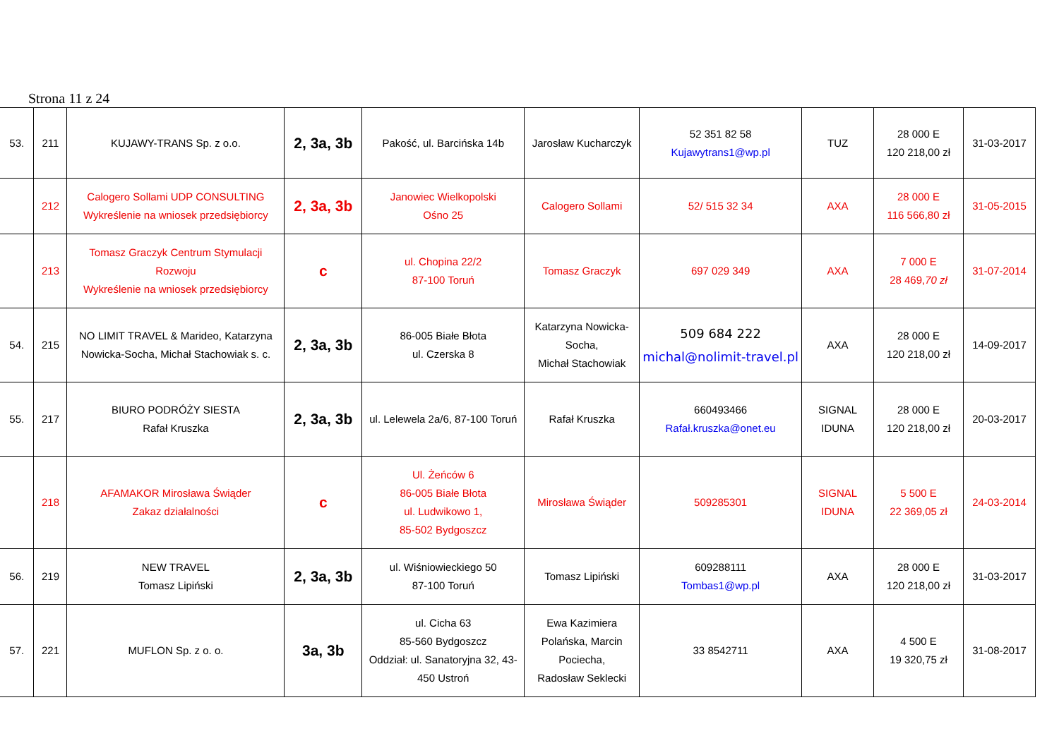Strona 11 z 24
| 53. | 211 | KUJAWY-TRANS Sp. z o.o. | 2, 3a, 3b | Pakość, ul. Barcińska 14b | Jarosław Kucharczyk | 52 351 82 58 Kujawytrans1@wp.pl | TUZ | 28 000 E 120 218,00 zł | 31-03-2017 |
| | 212 | Calogero Sollami UDP CONSULTING Wykreślenie na wniosek przedsiębiorcy | 2, 3a, 3b | Janowiec Wielkopolski Ośno 25 | Calogero Sollami | 52/ 515 32 34 | AXA | 28 000 E 116 566,80 zł | 31-05-2015 |
| | 213 | Tomasz Graczyk Centrum Stymulacji Rozwoju Wykreślenie na wniosek przedsiębiorcy | c | ul. Chopina 22/2 87-100 Toruń | Tomasz Graczyk | 697 029 349 | AXA | 7 000 E 28 469, 70 zł | 31-07-2014 |
| 54. | 215 | NO LIMIT TRAVEL & Marideo, Katarzyna Nowicka-Socha, Michał Stachowiak s. c. | 2, 3a, 3b | 86-005 Białe Błota ul. Czerska 8 | Katarzyna Nowicka-Socha, Michał Stachowiak | 509 684 222 michal@nolimit-travel.pl | AXA | 28 000 E 120 218,00 zł | 14-09-2017 |
| 55. | 217 | BIURO PODRÓŻY SIESTA Rafał Kruszka | 2, 3a, 3b | ul. Lelewela 2a/6, 87-100 Toruń | Rafał Kruszka | 660493466 Rafał.kruszka@onet.eu | SIGNAL IDUNA | 28 000 E 120 218,00 zł | 20-03-2017 |
| | 218 | AFAMAKOR Mirosława Świąder Zakaz działalności | c | Ul. Żeńców 6 86-005 Białe Błota ul. Ludwikowo 1, 85-502 Bydgoszcz | Mirosława Świąder | 509285301 | SIGNAL IDUNA | 5 500 E 22 369,05 zł | 24-03-2014 |
| 56. | 219 | NEW TRAVEL Tomasz Lipiński | 2, 3a, 3b | ul. Wiśniowieckiego 50 87-100 Toruń | Tomasz Lipiński | 609288111 Tombas1@wp.pl | AXA | 28 000 E 120 218,00 zł | 31-03-2017 |
| 57. | 221 | MUFLON Sp. z o. o. | 3a, 3b | ul. Cicha 63 85-560 Bydgoszcz Oddział: ul. Sanatoryjna 32, 43-450 Ustroń | Ewa Kazimiera Polańska, Marcin Pociecha, Radosław Seklecki | 33 8542711 | AXA | 4 500 E 19 320,75 zł | 31-08-2017 |